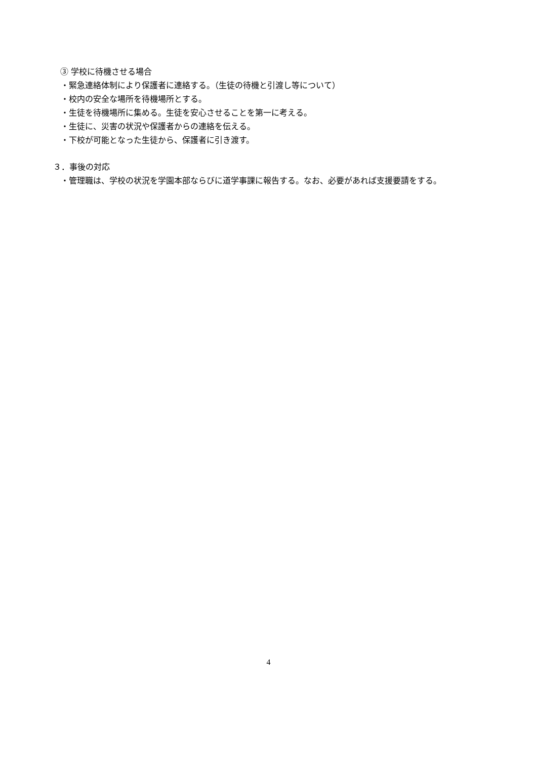③ 学校に待機させる場合
・緊急連絡体制により保護者に連絡する。（生徒の待機と引渡し等について）
・校内の安全な場所を待機場所とする。
・生徒を待機場所に集める。生徒を安心させることを第一に考える。
・生徒に、災害の状況や保護者からの連絡を伝える。
・下校が可能となった生徒から、保護者に引き渡す。
３．事後の対応
・管理職は、学校の状況を学園本部ならびに道学事課に報告する。なお、必要があれば支援要請をする。
4